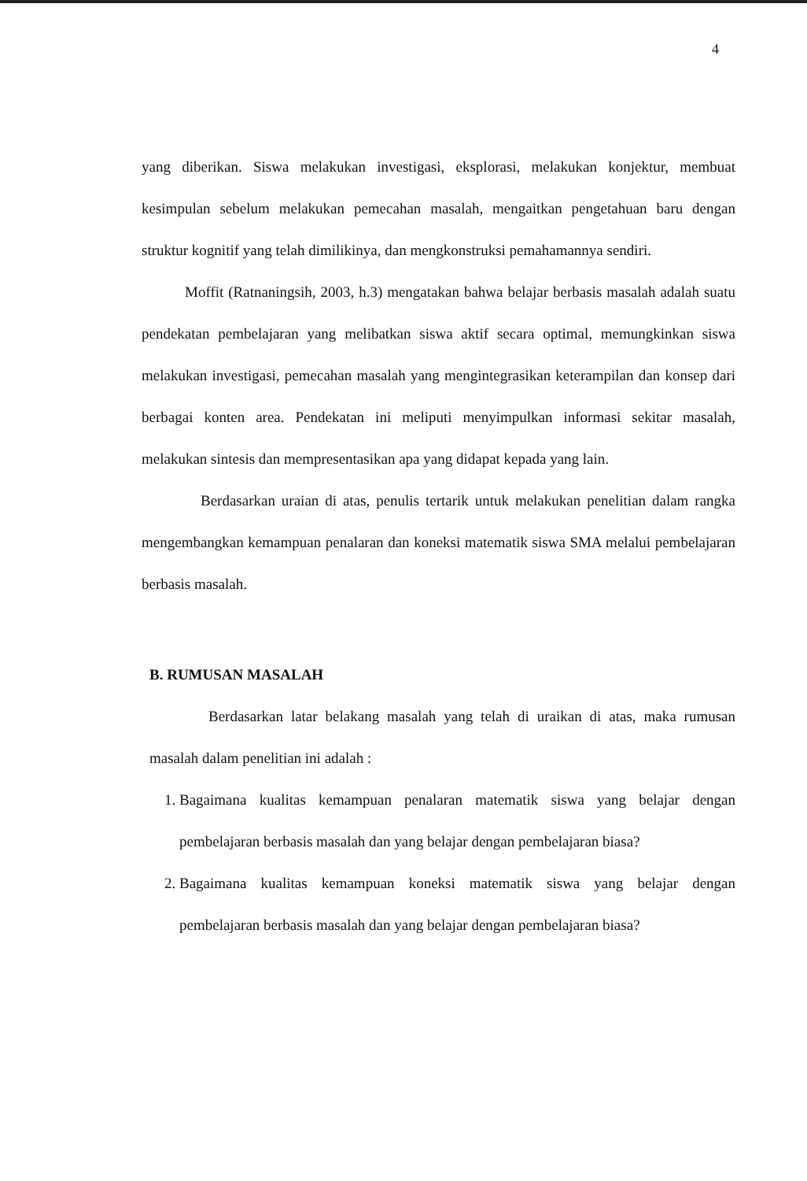4
yang diberikan. Siswa melakukan investigasi, eksplorasi, melakukan konjektur, membuat kesimpulan sebelum melakukan pemecahan masalah, mengaitkan pengetahuan baru dengan struktur kognitif yang telah dimilikinya, dan mengkonstruksi pemahamannya sendiri.
Moffit (Ratnaningsih, 2003, h.3) mengatakan bahwa belajar berbasis masalah adalah suatu pendekatan pembelajaran yang melibatkan siswa aktif secara optimal, memungkinkan siswa melakukan investigasi, pemecahan masalah yang mengintegrasikan keterampilan dan konsep dari berbagai konten area. Pendekatan ini meliputi menyimpulkan informasi sekitar masalah, melakukan sintesis dan mempresentasikan apa yang didapat kepada yang lain.
Berdasarkan uraian di atas, penulis tertarik untuk melakukan penelitian dalam rangka mengembangkan kemampuan penalaran dan koneksi matematik siswa SMA melalui pembelajaran berbasis masalah.
B. RUMUSAN MASALAH
Berdasarkan latar belakang masalah yang telah di uraikan di atas, maka rumusan masalah dalam penelitian ini adalah :
1. Bagaimana kualitas kemampuan penalaran matematik siswa yang belajar dengan pembelajaran berbasis masalah dan yang belajar dengan pembelajaran biasa?
2. Bagaimana kualitas kemampuan koneksi matematik siswa yang belajar dengan pembelajaran berbasis masalah dan yang belajar dengan pembelajaran biasa?